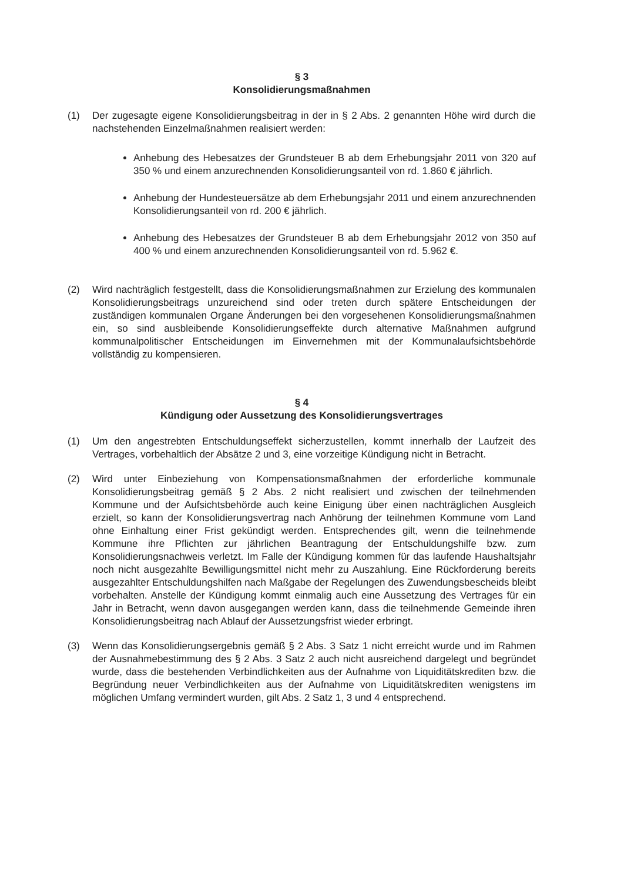§ 3
Konsolidierungsmaßnahmen
(1) Der zugesagte eigene Konsolidierungsbeitrag in der in § 2 Abs. 2 genannten Höhe wird durch die nachstehenden Einzelmaßnahmen realisiert werden:
Anhebung des Hebesatzes der Grundsteuer B ab dem Erhebungsjahr 2011 von 320 auf 350 % und einem anzurechnenden Konsolidierungsanteil von rd. 1.860 € jährlich.
Anhebung der Hundesteuersätze ab dem Erhebungsjahr 2011 und einem anzurechnenden Konsolidierungsanteil von rd. 200 € jährlich.
Anhebung des Hebesatzes der Grundsteuer B ab dem Erhebungsjahr 2012 von 350 auf 400 % und einem anzurechnenden Konsolidierungsanteil von rd. 5.962 €.
(2) Wird nachträglich festgestellt, dass die Konsolidierungsmaßnahmen zur Erzielung des kommunalen Konsolidierungsbeitrags unzureichend sind oder treten durch spätere Entscheidungen der zuständigen kommunalen Organe Änderungen bei den vorgesehenen Konsolidierungsmaßnahmen ein, so sind ausbleibende Konsolidierungseffekte durch alternative Maßnahmen aufgrund kommunalpolitischer Entscheidungen im Einvernehmen mit der Kommunalaufsichtsbehörde vollständig zu kompensieren.
§ 4
Kündigung oder Aussetzung des Konsolidierungsvertrages
(1) Um den angestrebten Entschuldungseffekt sicherzustellen, kommt innerhalb der Laufzeit des Vertrages, vorbehaltlich der Absätze 2 und 3, eine vorzeitige Kündigung nicht in Betracht.
(2) Wird unter Einbeziehung von Kompensationsmaßnahmen der erforderliche kommunale Konsolidierungsbeitrag gemäß § 2 Abs. 2 nicht realisiert und zwischen der teilnehmenden Kommune und der Aufsichtsbehörde auch keine Einigung über einen nachträglichen Ausgleich erzielt, so kann der Konsolidierungsvertrag nach Anhörung der teilnehmen Kommune vom Land ohne Einhaltung einer Frist gekündigt werden. Entsprechendes gilt, wenn die teilnehmende Kommune ihre Pflichten zur jährlichen Beantragung der Entschuldungshilfe bzw. zum Konsolidierungsnachweis verletzt. Im Falle der Kündigung kommen für das laufende Haushaltsjahr noch nicht ausgezahlte Bewilligungsmittel nicht mehr zu Auszahlung. Eine Rückforderung bereits ausgezahlter Entschuldungshilfen nach Maßgabe der Regelungen des Zuwendungsbescheids bleibt vorbehalten. Anstelle der Kündigung kommt einmalig auch eine Aussetzung des Vertrages für ein Jahr in Betracht, wenn davon ausgegangen werden kann, dass die teilnehmende Gemeinde ihren Konsolidierungsbeitrag nach Ablauf der Aussetzungsfrist wieder erbringt.
(3) Wenn das Konsolidierungsergebnis gemäß § 2 Abs. 3 Satz 1 nicht erreicht wurde und im Rahmen der Ausnahmebestimmung des § 2 Abs. 3 Satz 2 auch nicht ausreichend dargelegt und begründet wurde, dass die bestehenden Verbindlichkeiten aus der Aufnahme von Liquiditätskrediten bzw. die Begründung neuer Verbindlichkeiten aus der Aufnahme von Liquiditätskrediten wenigstens im möglichen Umfang vermindert wurden, gilt Abs. 2 Satz 1, 3 und 4 entsprechend.